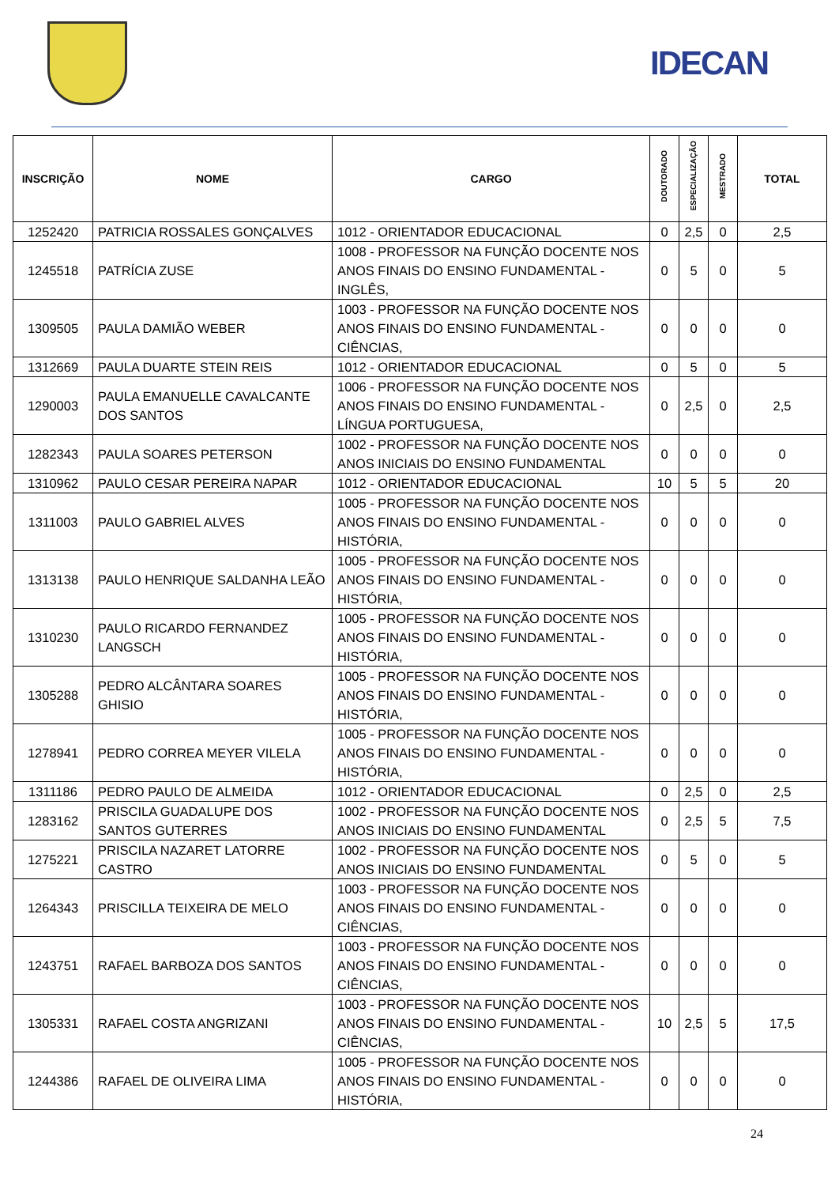IDECAN
| INSCRIÇÃO | NOME | CARGO | DOUTORADO | ESPECIALIZAÇÃO | MESTRADO | TOTAL |
| --- | --- | --- | --- | --- | --- | --- |
| 1252420 | PATRICIA ROSSALES GONÇALVES | 1012 - ORIENTADOR EDUCACIONAL | 0 | 2,5 | 0 | 2,5 |
| 1245518 | PATRÍCIA ZUSE | 1008 - PROFESSOR NA FUNÇÃO DOCENTE NOS ANOS FINAIS DO ENSINO FUNDAMENTAL - INGLÊS, | 0 | 5 | 0 | 5 |
| 1309505 | PAULA DAMIÃO WEBER | 1003 - PROFESSOR NA FUNÇÃO DOCENTE NOS ANOS FINAIS DO ENSINO FUNDAMENTAL - CIÊNCIAS, | 0 | 0 | 0 | 0 |
| 1312669 | PAULA DUARTE STEIN REIS | 1012 - ORIENTADOR EDUCACIONAL | 0 | 5 | 0 | 5 |
| 1290003 | PAULA EMANUELLE CAVALCANTE DOS SANTOS | 1006 - PROFESSOR NA FUNÇÃO DOCENTE NOS ANOS FINAIS DO ENSINO FUNDAMENTAL - LÍNGUA PORTUGUESA, | 0 | 2,5 | 0 | 2,5 |
| 1282343 | PAULA SOARES PETERSON | 1002 - PROFESSOR NA FUNÇÃO DOCENTE NOS ANOS INICIAIS DO ENSINO FUNDAMENTAL | 0 | 0 | 0 | 0 |
| 1310962 | PAULO CESAR PEREIRA NAPAR | 1012 - ORIENTADOR EDUCACIONAL | 10 | 5 | 5 | 20 |
| 1311003 | PAULO GABRIEL ALVES | 1005 - PROFESSOR NA FUNÇÃO DOCENTE NOS ANOS FINAIS DO ENSINO FUNDAMENTAL - HISTÓRIA, | 0 | 0 | 0 | 0 |
| 1313138 | PAULO HENRIQUE SALDANHA LEÃO | 1005 - PROFESSOR NA FUNÇÃO DOCENTE NOS ANOS FINAIS DO ENSINO FUNDAMENTAL - HISTÓRIA, | 0 | 0 | 0 | 0 |
| 1310230 | PAULO RICARDO FERNANDEZ LANGSCH | 1005 - PROFESSOR NA FUNÇÃO DOCENTE NOS ANOS FINAIS DO ENSINO FUNDAMENTAL - HISTÓRIA, | 0 | 0 | 0 | 0 |
| 1305288 | PEDRO ALCÂNTARA SOARES GHISIO | 1005 - PROFESSOR NA FUNÇÃO DOCENTE NOS ANOS FINAIS DO ENSINO FUNDAMENTAL - HISTÓRIA, | 0 | 0 | 0 | 0 |
| 1278941 | PEDRO CORREA MEYER VILELA | 1005 - PROFESSOR NA FUNÇÃO DOCENTE NOS ANOS FINAIS DO ENSINO FUNDAMENTAL - HISTÓRIA, | 0 | 0 | 0 | 0 |
| 1311186 | PEDRO PAULO DE ALMEIDA | 1012 - ORIENTADOR EDUCACIONAL | 0 | 2,5 | 0 | 2,5 |
| 1283162 | PRISCILA GUADALUPE DOS SANTOS GUTERRES | 1002 - PROFESSOR NA FUNÇÃO DOCENTE NOS ANOS INICIAIS DO ENSINO FUNDAMENTAL | 0 | 2,5 | 5 | 7,5 |
| 1275221 | PRISCILA NAZARET LATORRE CASTRO | 1002 - PROFESSOR NA FUNÇÃO DOCENTE NOS ANOS INICIAIS DO ENSINO FUNDAMENTAL | 0 | 5 | 0 | 5 |
| 1264343 | PRISCILLA TEIXEIRA DE MELO | 1003 - PROFESSOR NA FUNÇÃO DOCENTE NOS ANOS FINAIS DO ENSINO FUNDAMENTAL - CIÊNCIAS, | 0 | 0 | 0 | 0 |
| 1243751 | RAFAEL BARBOZA DOS SANTOS | 1003 - PROFESSOR NA FUNÇÃO DOCENTE NOS ANOS FINAIS DO ENSINO FUNDAMENTAL - CIÊNCIAS, | 0 | 0 | 0 | 0 |
| 1305331 | RAFAEL COSTA ANGRIZANI | 1003 - PROFESSOR NA FUNÇÃO DOCENTE NOS ANOS FINAIS DO ENSINO FUNDAMENTAL - CIÊNCIAS, | 10 | 2,5 | 5 | 17,5 |
| 1244386 | RAFAEL DE OLIVEIRA LIMA | 1005 - PROFESSOR NA FUNÇÃO DOCENTE NOS ANOS FINAIS DO ENSINO FUNDAMENTAL - HISTÓRIA, | 0 | 0 | 0 | 0 |
24